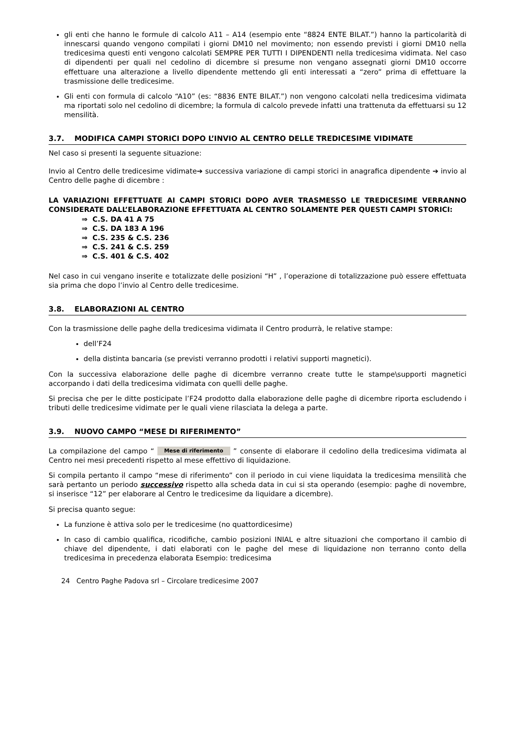gli enti che hanno le formule di calcolo A11 – A14 (esempio ente “8824 ENTE BILAT.”) hanno la particolarità di innescarsi quando vengono compilati i giorni DM10 nel movimento; non essendo previsti i giorni DM10 nella tredicesima questi enti vengono calcolati SEMPRE PER TUTTI I DIPENDENTI nella tredicesima vidimata. Nel caso di dipendenti per quali nel cedolino di dicembre si presume non vengano assegnati giorni DM10 occorre effettuare una alterazione a livello dipendente mettendo gli enti interessati a “zero” prima di effettuare la trasmissione delle tredicesime.
Gli enti con formula di calcolo “A10” (es: “8836 ENTE BILAT.”) non vengono calcolati nella tredicesima vidimata ma riportati solo nel cedolino di dicembre; la formula di calcolo prevede infatti una trattenuta da effettuarsi su 12 mensilità.
3.7. MODIFICA CAMPI STORICI DOPO L’INVIO AL CENTRO DELLE TREDICESIME VIDIMATE
Nel caso si presenti la seguente situazione:
Invio al Centro delle tredicesime vidimate➔ successiva variazione di campi storici in anagrafica dipendente ➔ invio al Centro delle paghe di dicembre :
LA VARIAZIONI EFFETTUATE AI CAMPI STORICI DOPO AVER TRASMESSO LE TREDICESIME VERRANNO CONSIDERATE DALL’ELABORAZIONE EFFETTUATA AL CENTRO SOLAMENTE PER QUESTI CAMPI STORICI:
⇒ C.S. DA 41 A 75
⇒ C.S. DA 183 A 196
⇒ C.S. 235 & C.S. 236
⇒ C.S. 241 & C.S. 259
⇒ C.S. 401 & C.S. 402
Nel caso in cui vengano inserite e totalizzate delle posizioni “H” , l’operazione di totalizzazione può essere effettuata sia prima che dopo l’invio al Centro delle tredicesime.
3.8. ELABORAZIONI AL CENTRO
Con la trasmissione delle paghe della tredicesima vidimata il Centro produrrà, le relative stampe:
dell’F24
della distinta bancaria (se previsti verranno prodotti i relativi supporti magnetici).
Con la successiva elaborazione delle paghe di dicembre verranno create tutte le stampe\supporti magnetici accorpando i dati della tredicesima vidimata con quelli delle paghe.
Si precisa che per le ditte posticipate l’F24 prodotto dalla elaborazione delle paghe di dicembre riporta escludendo i tributi delle tredicesime vidimate per le quali viene rilasciata la delega a parte.
3.9. NUOVO CAMPO “MESE DI RIFERIMENTO”
La compilazione del campo “ Mese di riferimento ” consente di elaborare il cedolino della tredicesima vidimata al Centro nei mesi precedenti rispetto al mese effettivo di liquidazione.
Si compila pertanto il campo “mese di riferimento” con il periodo in cui viene liquidata la tredicesima mensilità che sarà pertanto un periodo successivo rispetto alla scheda data in cui si sta operando (esempio: paghe di novembre, si inserisce “12” per elaborare al Centro le tredicesime da liquidare a dicembre).
Si precisa quanto segue:
La funzione è attiva solo per le tredicesime (no quattordicesime)
In caso di cambio qualifica, ricodifiche, cambio posizioni INIAL e altre situazioni che comportano il cambio di chiave del dipendente, i dati elaborati con le paghe del mese di liquidazione non terranno conto della tredicesima in precedenza elaborata Esempio: tredicesima
24 Centro Paghe Padova srl – Circolare tredicesime 2007